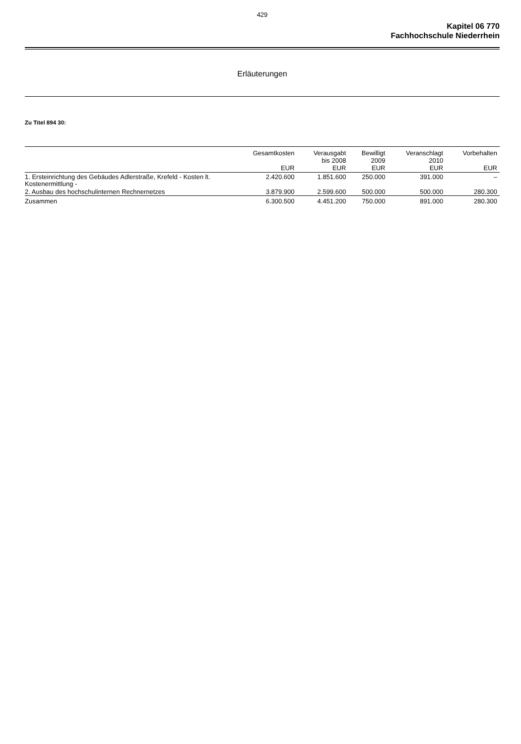429
Kapitel 06 770
Fachhochschule Niederrhein
Erläuterungen
Zu Titel 894 30:
| | Gesamtkosten EUR | Verausgabt bis 2008 EUR | Bewilligt 2009 EUR | Veranschlagt 2010 EUR | Vorbehalten EUR |
| --- | --- | --- | --- | --- | --- |
| 1. Ersteinrichtung des Gebäudes Adlerstraße, Krefeld - Kosten lt. Kostenermittlung - | 2.420.600 | 1.851.600 | 250.000 | 391.000 | – |
| 2. Ausbau des hochschulinternen Rechnernetzes | 3.879.900 | 2.599.600 | 500.000 | 500.000 | 280.300 |
| Zusammen | 6.300.500 | 4.451.200 | 750.000 | 891.000 | 280.300 |